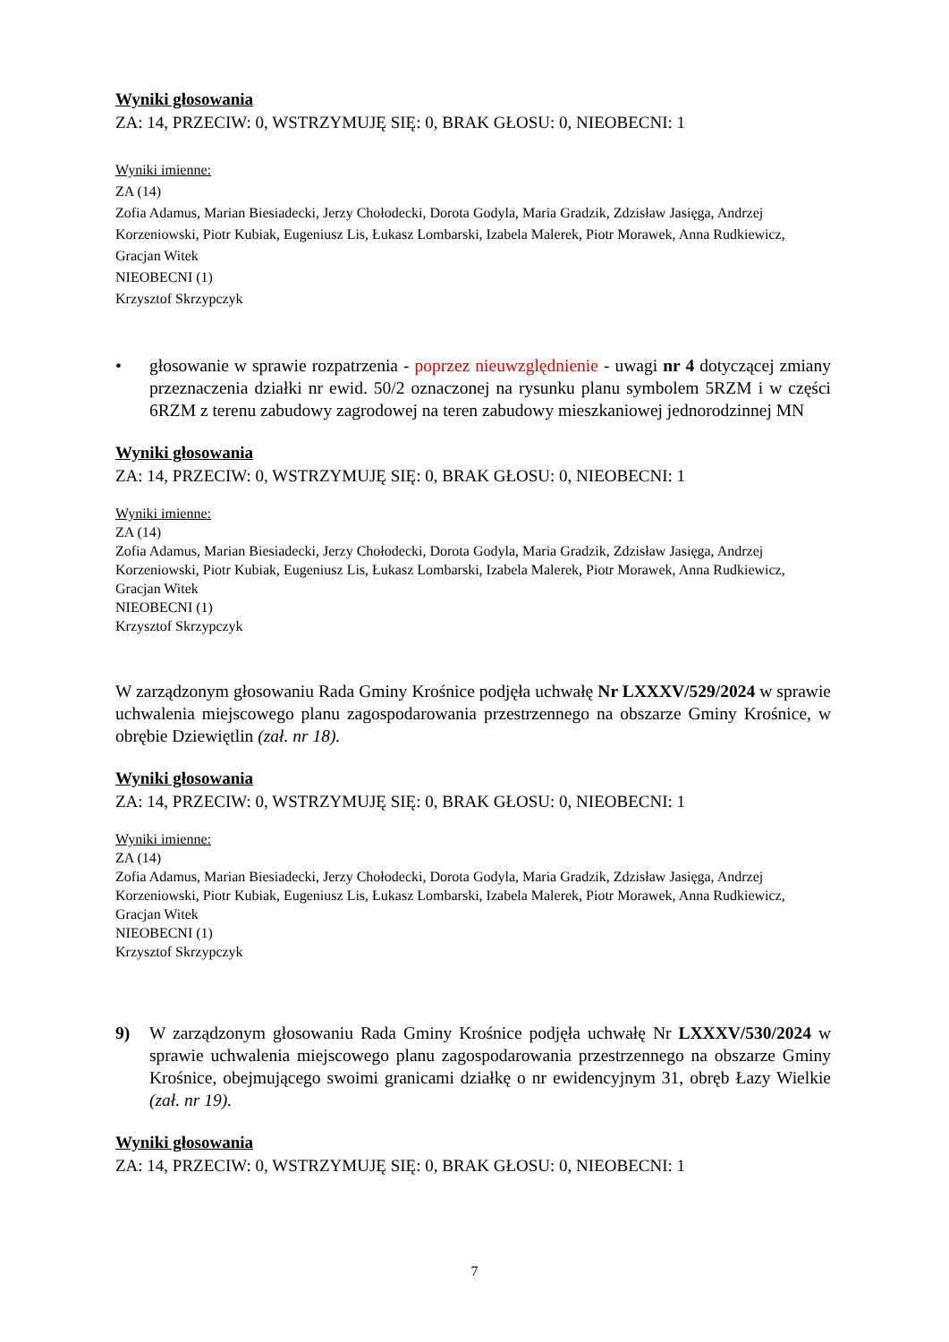Wyniki głosowania
ZA: 14, PRZECIW: 0, WSTRZYMUJĘ SIĘ: 0, BRAK GŁOSU: 0, NIEOBECNI: 1
Wyniki imienne:
ZA (14)
Zofia Adamus, Marian Biesiadecki, Jerzy Chołodecki, Dorota Godyla, Maria Gradzik, Zdzisław Jasięga, Andrzej Korzeniowski, Piotr Kubiak, Eugeniusz Lis, Łukasz Lombarski, Izabela Malerek, Piotr Morawek, Anna Rudkiewicz, Gracjan Witek
NIEOBECNI (1)
Krzysztof Skrzypczyk
• głosowanie w sprawie rozpatrzenia - poprzez nieuwzględnienie - uwagi nr 4 dotyczącej zmiany przeznaczenia działki nr ewid. 50/2 oznaczonej na rysunku planu symbolem 5RZM i w części 6RZM z terenu zabudowy zagrodowej na teren zabudowy mieszkaniowej jednorodzinnej MN
Wyniki głosowania
ZA: 14, PRZECIW: 0, WSTRZYMUJĘ SIĘ: 0, BRAK GŁOSU: 0, NIEOBECNI: 1
Wyniki imienne:
ZA (14)
Zofia Adamus, Marian Biesiadecki, Jerzy Chołodecki, Dorota Godyla, Maria Gradzik, Zdzisław Jasięga, Andrzej Korzeniowski, Piotr Kubiak, Eugeniusz Lis, Łukasz Lombarski, Izabela Malerek, Piotr Morawek, Anna Rudkiewicz, Gracjan Witek
NIEOBECNI (1)
Krzysztof Skrzypczyk
W zarządzonym głosowaniu Rada Gminy Krośnice podjęła uchwałę Nr LXXXV/529/2024 w sprawie uchwalenia miejscowego planu zagospodarowania przestrzennego na obszarze Gminy Krośnice, w obrębie Dziewiętlin (zał. nr 18).
Wyniki głosowania
ZA: 14, PRZECIW: 0, WSTRZYMUJĘ SIĘ: 0, BRAK GŁOSU: 0, NIEOBECNI: 1
Wyniki imienne:
ZA (14)
Zofia Adamus, Marian Biesiadecki, Jerzy Chołodecki, Dorota Godyla, Maria Gradzik, Zdzisław Jasięga, Andrzej Korzeniowski, Piotr Kubiak, Eugeniusz Lis, Łukasz Lombarski, Izabela Malerek, Piotr Morawek, Anna Rudkiewicz, Gracjan Witek
NIEOBECNI (1)
Krzysztof Skrzypczyk
9) W zarządzonym głosowaniu Rada Gminy Krośnice podjęła uchwałę Nr LXXXV/530/2024 w sprawie uchwalenia miejscowego planu zagospodarowania przestrzennego na obszarze Gminy Krośnice, obejmującego swoimi granicami działkę o nr ewidencyjnym 31, obręb Łazy Wielkie (zał. nr 19).
Wyniki głosowania
ZA: 14, PRZECIW: 0, WSTRZYMUJĘ SIĘ: 0, BRAK GŁOSU: 0, NIEOBECNI: 1
7